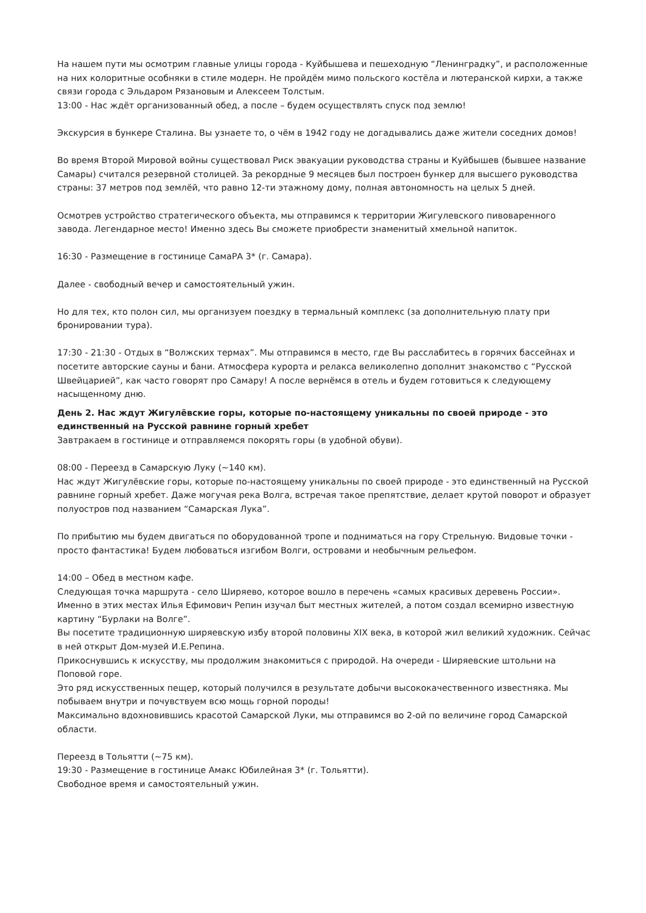На нашем пути мы осмотрим главные улицы города - Куйбышева и пешеходную “Ленинградку”, и расположенные на них колоритные особняки в стиле модерн. Не пройдём мимо польского костёла и лютеранской кирхи, а также связи города с Эльдаром Рязановым и Алексеем Толстым.
13:00 - Нас ждёт организованный обед, а после – будем осуществлять спуск под землю!
Экскурсия в бункере Сталина. Вы узнаете то, о чём в 1942 году не догадывались даже жители соседних домов!
Во время Второй Мировой войны существовал Риск эвакуации руководства страны и Куйбышев (бывшее название Самары) считался резервной столицей. За рекордные 9 месяцев был построен бункер для высшего руководства страны: 37 метров под землёй, что равно 12-ти этажному дому, полная автономность на целых 5 дней.
Осмотрев устройство стратегического объекта, мы отправимся к территории Жигулевского пивоваренного завода. Легендарное место! Именно здесь Вы сможете приобрести знаменитый хмельной напиток.
16:30 - Размещение в гостинице СамаРА 3* (г. Самара).
Далее - свободный вечер и самостоятельный ужин.
Но для тех, кто полон сил, мы организуем поездку в термальный комплекс (за дополнительную плату при бронировании тура).
17:30 - 21:30 - Отдых в “Волжских термах”. Мы отправимся в место, где Вы расслабитесь в горячих бассейнах и посетите авторские сауны и бани. Атмосфера курорта и релакса великолепно дополнит знакомство с “Русской Швейцарией”, как часто говорят про Самару! А после вернёмся в отель и будем готовиться к следующему насыщенному дню.
День 2. Нас ждут Жигулёвские горы, которые по-настоящему уникальны по своей природе - это единственный на Русской равнине горный хребет
Завтракаем в гостинице и отправляемся покорять горы (в удобной обуви).
08:00 - Переезд в Самарскую Луку (~140 км).
Нас ждут Жигулёвские горы, которые по-настоящему уникальны по своей природе - это единственный на Русской равнине горный хребет. Даже могучая река Волга, встречая такое препятствие, делает крутой поворот и образует полуостров под названием “Самарская Лука”.
По прибытию мы будем двигаться по оборудованной тропе и подниматься на гору Стрельную. Видовые точки - просто фантастика! Будем любоваться изгибом Волги, островами и необычным рельефом.
14:00 – Обед в местном кафе.
Следующая точка маршрута - село Ширяево, которое вошло в перечень «самых красивых деревень России». Именно в этих местах Илья Ефимович Репин изучал быт местных жителей, а потом создал всемирно известную картину “Бурлаки на Волге”.
Вы посетите традиционную ширяевскую избу второй половины XIX века, в которой жил великий художник. Сейчас в ней открыт Дом-музей И.Е.Репина.
Прикоснувшись к искусству, мы продолжим знакомиться с природой. На очереди - Ширяевские штольни на Поповой горе.
Это ряд искусственных пещер, который получился в результате добычи высококачественного известняка. Мы побываем внутри и почувствуем всю мощь горной породы!
Максимально вдохновившись красотой Самарской Луки, мы отправимся во 2-ой по величине город Самарской области.
Переезд в Тольятти (~75 км).
19:30 - Размещение в гостинице Амакс Юбилейная 3* (г. Тольятти).
Свободное время и самостоятельный ужин.